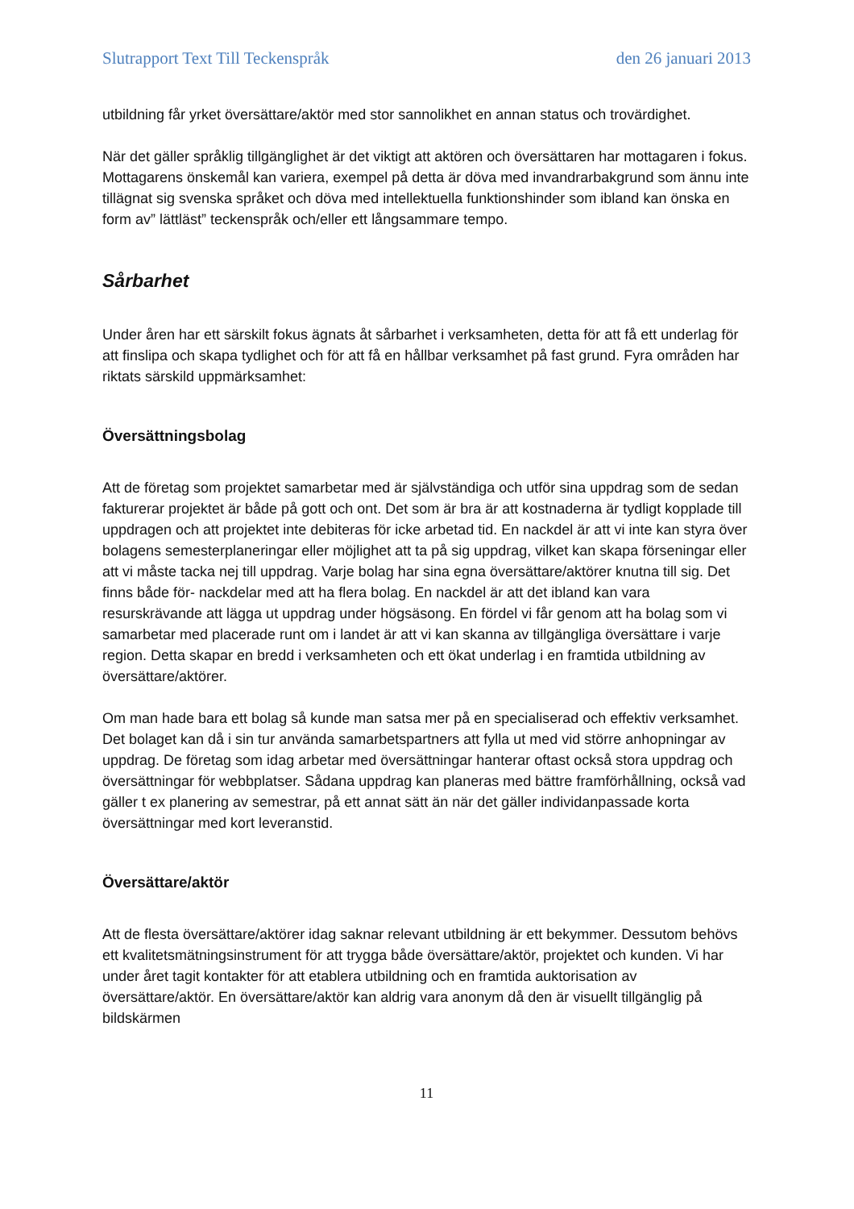Slutrapport Text Till Teckenspråk den 26 januari 2013
utbildning får yrket översättare/aktör med stor sannolikhet en annan status och trovärdighet.
När det gäller språklig tillgänglighet är det viktigt att aktören och översättaren har mottagaren i fokus. Mottagarens önskemål kan variera, exempel på detta är döva med invandrarbakgrund som ännu inte tillägnat sig svenska språket och döva med intellektuella funktionshinder som ibland kan önska en form av” lättläst” teckenspråk och/eller ett långsammare tempo.
Sårbarhet
Under åren har ett särskilt fokus ägnats åt sårbarhet i verksamheten, detta för att få ett underlag för att finslipa och skapa tydlighet och för att få en hållbar verksamhet på fast grund. Fyra områden har riktats särskild uppmärksamhet:
Översättningsbolag
Att de företag som projektet samarbetar med är självständiga och utför sina uppdrag som de sedan fakturerar projektet är både på gott och ont. Det som är bra är att kostnaderna är tydligt kopplade till uppdragen och att projektet inte debiteras för icke arbetad tid. En nackdel är att vi inte kan styra över bolagens semesterplaneringar eller möjlighet att ta på sig uppdrag, vilket kan skapa förseningar eller att vi måste tacka nej till uppdrag. Varje bolag har sina egna översättare/aktörer knutna till sig. Det finns både för- nackdelar med att ha flera bolag. En nackdel är att det ibland kan vara resurskrävande att lägga ut uppdrag under högsäsong. En fördel vi får genom att ha bolag som vi samarbetar med placerade runt om i landet är att vi kan skanna av tillgängliga översättare i varje region. Detta skapar en bredd i verksamheten och ett ökat underlag i en framtida utbildning av översättare/aktörer.
Om man hade bara ett bolag så kunde man satsa mer på en specialiserad och effektiv verksamhet. Det bolaget kan då i sin tur använda samarbetspartners att fylla ut med vid större anhopningar av uppdrag. De företag som idag arbetar med översättningar hanterar oftast också stora uppdrag och översättningar för webbplatser. Sådana uppdrag kan planeras med bättre framförhållning, också vad gäller t ex planering av semestrar, på ett annat sätt än när det gäller individanpassade korta översättningar med kort leveranstid.
Översättare/aktör
Att de flesta översättare/aktörer idag saknar relevant utbildning är ett bekymmer. Dessutom behövs ett kvalitetsmätningsinstrument för att trygga både översättare/aktör, projektet och kunden. Vi har under året tagit kontakter för att etablera utbildning och en framtida auktorisation av översättare/aktör. En översättare/aktör kan aldrig vara anonym då den är visuellt tillgänglig på bildskärmen
11